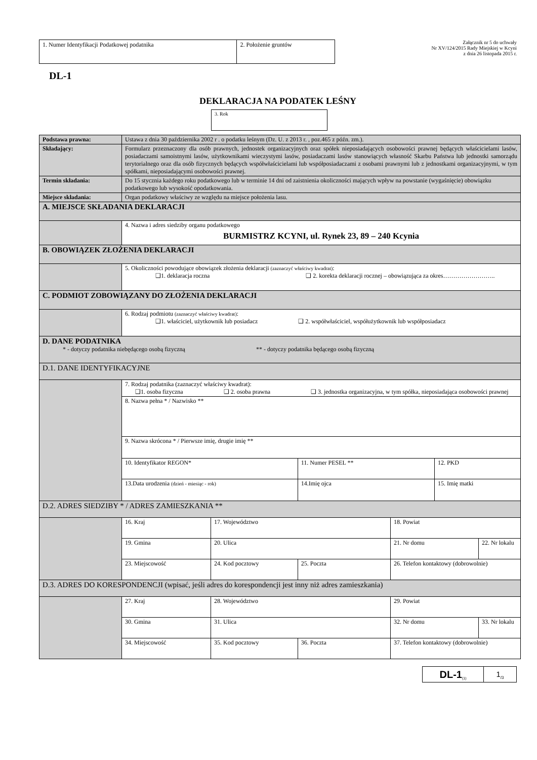| 1. Numer Identyfikacji Podatkowej podatnika | 2. Położenie gruntów |
Załącznik nr 5 do uchwały
Nr XV/124/2015 Rady Miejskiej w Kcyni
z dnia 26 listopada 2015 r.
DL-1
DEKLARACJA NA PODATEK LEŚNY
3. Rok
| Podstawa prawna: | Ustawa z dnia 30 października 2002 r . o podatku leśnym (Dz. U. z 2013 r. , poz.465 z późn. zm.). | | | | | |
| Składający: | Formularz przeznaczony dla osób prawnych, jednostek organizacyjnych oraz spółek nieposiadających osobowości prawnej będących właścicielami lasów, posiadaczami samoistnymi lasów, użytkownikami wieczystymi lasów, posiadaczami lasów stanowiących własność Skarbu Państwa lub jednostki samorządu terytorialnego oraz dla osób fizycznych będących współwłaścicielami lub współposiadaczami z osobami prawnymi lub z jednostkami organizacyjnymi, w tym spółkami, nieposiadającymi osobowości prawnej. | | | | | |
| Termin składania: | Do 15 stycznia każdego roku podatkowego lub w terminie 14 dni od zaistnienia okoliczności mających wpływ na powstanie (wygaśnięcie) obowiązku podatkowego lub wysokość opodatkowania. | | | | | |
| Miejsce składania: | Organ podatkowy właściwy ze względu na miejsce położenia lasu. | | | | | |
| A. MIEJSCE SKŁADANIA DEKLARACJI | | | | | | |
| | 4. Nazwa i adres siedziby organu podatkowego BURMISTRZ KCYNI, ul. Rynek 23, 89 – 240 Kcynia | | | | | |
| B. OBOWIĄZEK ZŁOŻENIA DEKLARACJI | | | | | | |
| | 5. Okoliczności powodujące obowiązek złożenia deklaracji (zaznaczyć właściwy kwadrat) : ❑1. deklaracja roczna ❑ 2. korekta deklaracji rocznej – obowiązująca za okres…………………….. | | | | | |
| C. PODMIOT ZOBOWIĄZANY DO ZŁOŻENIA DEKLARACJI | | | | | | |
| | 6. Rodzaj podmiotu (zaznaczyć właściwy kwadrat) : ❑1. właściciel, użytkownik lub posiadacz ❑ 2. współwłaściciel, współużytkownik lub współposiadacz | | | | | |
| D. DANE PODATNIKA * - dotyczy podatnika niebędącego osobą fizyczną ** - dotyczy podatnika będącego osobą fizyczną | | | | | | |
| D.1. DANE IDENTYFIKACYJNE | | | | | | |
| | 7. Rodzaj podatnika (zaznaczyć właściwy kwadrat): ❑1. osoba fizyczna ❑ 2. osoba prawna ❑ 3. jednostka organizacyjna, w tym spółka, nieposiadająca osobowości prawnej | | | | | |
| | 8. Nazwa pełna * / Nazwisko ** | | | | | |
| | 9. Nazwa skrócona * / Pierwsze imię, drugie imię ** | | | | | |
| | 10. Identyfikator REGON* | | 11. Numer PESEL ** | | 12. PKD | |
| | 13.Data urodzenia (dzień - miesiąc - rok) | | 14.Imię ojca | | 15. Imię matki | |
| D.2. ADRES SIEDZIBY * / ADRES ZAMIESZKANIA ** | | | | | | |
| | 16. Kraj | 17. Województwo | | 18. Powiat | | |
| | 19. Gmina | 20. Ulica | | 21. Nr domu | | 22. Nr lokalu |
| | 23. Miejscowość | 24. Kod pocztowy | 25. Poczta | 26. Telefon kontaktowy (dobrowolnie) | | |
| D.3. ADRES DO KORESPONDENCJI (wpisać, jeśli adres do korespondencji jest inny niż adres zamieszkania) | | | | | | |
| | 27. Kraj | 28. Województwo | | 29. Powiat | | |
| | 30. Gmina | 31. Ulica | | 32. Nr domu | | 33. Nr lokalu |
| | 34. Miejscowość | 35. Kod pocztowy | 36. Poczta | 37. Telefon kontaktowy (dobrowolnie) | | |
DL-1<sub>(1)</sub>
1<sub>/3</sub>